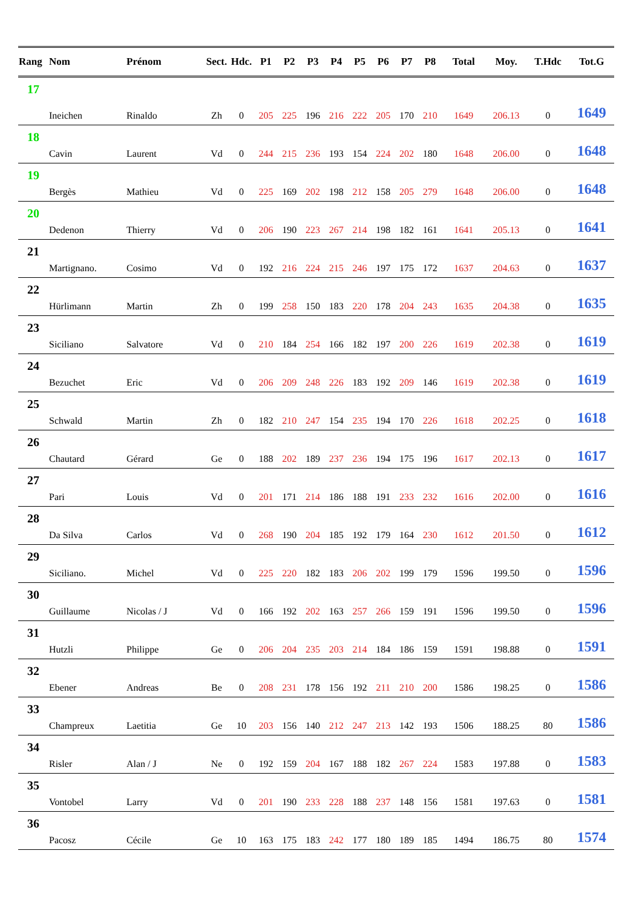| Rang | Nom | Prénom | Sect. | Hdc. | P1 | P2 | P3 | P4 | P5 | P6 | P7 | P8 | Total | Moy. | T.Hdc | Tot.G |
| --- | --- | --- | --- | --- | --- | --- | --- | --- | --- | --- | --- | --- | --- | --- | --- | --- |
| 17 | Ineichen | Rinaldo | Zh | 0 | 205 | 225 | 196 | 216 | 222 | 205 | 170 | 210 | 1649 | 206.13 | 0 | 1649 |
| 18 | Cavin | Laurent | Vd | 0 | 244 | 215 | 236 | 193 | 154 | 224 | 202 | 180 | 1648 | 206.00 | 0 | 1648 |
| 19 | Bergès | Mathieu | Vd | 0 | 225 | 169 | 202 | 198 | 212 | 158 | 205 | 279 | 1648 | 206.00 | 0 | 1648 |
| 20 | Dedenon | Thierry | Vd | 0 | 206 | 190 | 223 | 267 | 214 | 198 | 182 | 161 | 1641 | 205.13 | 0 | 1641 |
| 21 | Martignano. | Cosimo | Vd | 0 | 192 | 216 | 224 | 215 | 246 | 197 | 175 | 172 | 1637 | 204.63 | 0 | 1637 |
| 22 | Hürlimann | Martin | Zh | 0 | 199 | 258 | 150 | 183 | 220 | 178 | 204 | 243 | 1635 | 204.38 | 0 | 1635 |
| 23 | Siciliano | Salvatore | Vd | 0 | 210 | 184 | 254 | 166 | 182 | 197 | 200 | 226 | 1619 | 202.38 | 0 | 1619 |
| 24 | Bezuchet | Eric | Vd | 0 | 206 | 209 | 248 | 226 | 183 | 192 | 209 | 146 | 1619 | 202.38 | 0 | 1619 |
| 25 | Schwald | Martin | Zh | 0 | 182 | 210 | 247 | 154 | 235 | 194 | 170 | 226 | 1618 | 202.25 | 0 | 1618 |
| 26 | Chautard | Gérard | Ge | 0 | 188 | 202 | 189 | 237 | 236 | 194 | 175 | 196 | 1617 | 202.13 | 0 | 1617 |
| 27 | Pari | Louis | Vd | 0 | 201 | 171 | 214 | 186 | 188 | 191 | 233 | 232 | 1616 | 202.00 | 0 | 1616 |
| 28 | Da Silva | Carlos | Vd | 0 | 268 | 190 | 204 | 185 | 192 | 179 | 164 | 230 | 1612 | 201.50 | 0 | 1612 |
| 29 | Siciliano. | Michel | Vd | 0 | 225 | 220 | 182 | 183 | 206 | 202 | 199 | 179 | 1596 | 199.50 | 0 | 1596 |
| 30 | Guillaume | Nicolas / J | Vd | 0 | 166 | 192 | 202 | 163 | 257 | 266 | 159 | 191 | 1596 | 199.50 | 0 | 1596 |
| 31 | Hutzli | Philippe | Ge | 0 | 206 | 204 | 235 | 203 | 214 | 184 | 186 | 159 | 1591 | 198.88 | 0 | 1591 |
| 32 | Ebener | Andreas | Be | 0 | 208 | 231 | 178 | 156 | 192 | 211 | 210 | 200 | 1586 | 198.25 | 0 | 1586 |
| 33 | Champreux | Laetitia | Ge | 10 | 203 | 156 | 140 | 212 | 247 | 213 | 142 | 193 | 1506 | 188.25 | 80 | 1586 |
| 34 | Risler | Alan / J | Ne | 0 | 192 | 159 | 204 | 167 | 188 | 182 | 267 | 224 | 1583 | 197.88 | 0 | 1583 |
| 35 | Vontobel | Larry | Vd | 0 | 201 | 190 | 233 | 228 | 188 | 237 | 148 | 156 | 1581 | 197.63 | 0 | 1581 |
| 36 | Pacosz | Cécile | Ge | 10 | 163 | 175 | 183 | 242 | 177 | 180 | 189 | 185 | 1494 | 186.75 | 80 | 1574 |